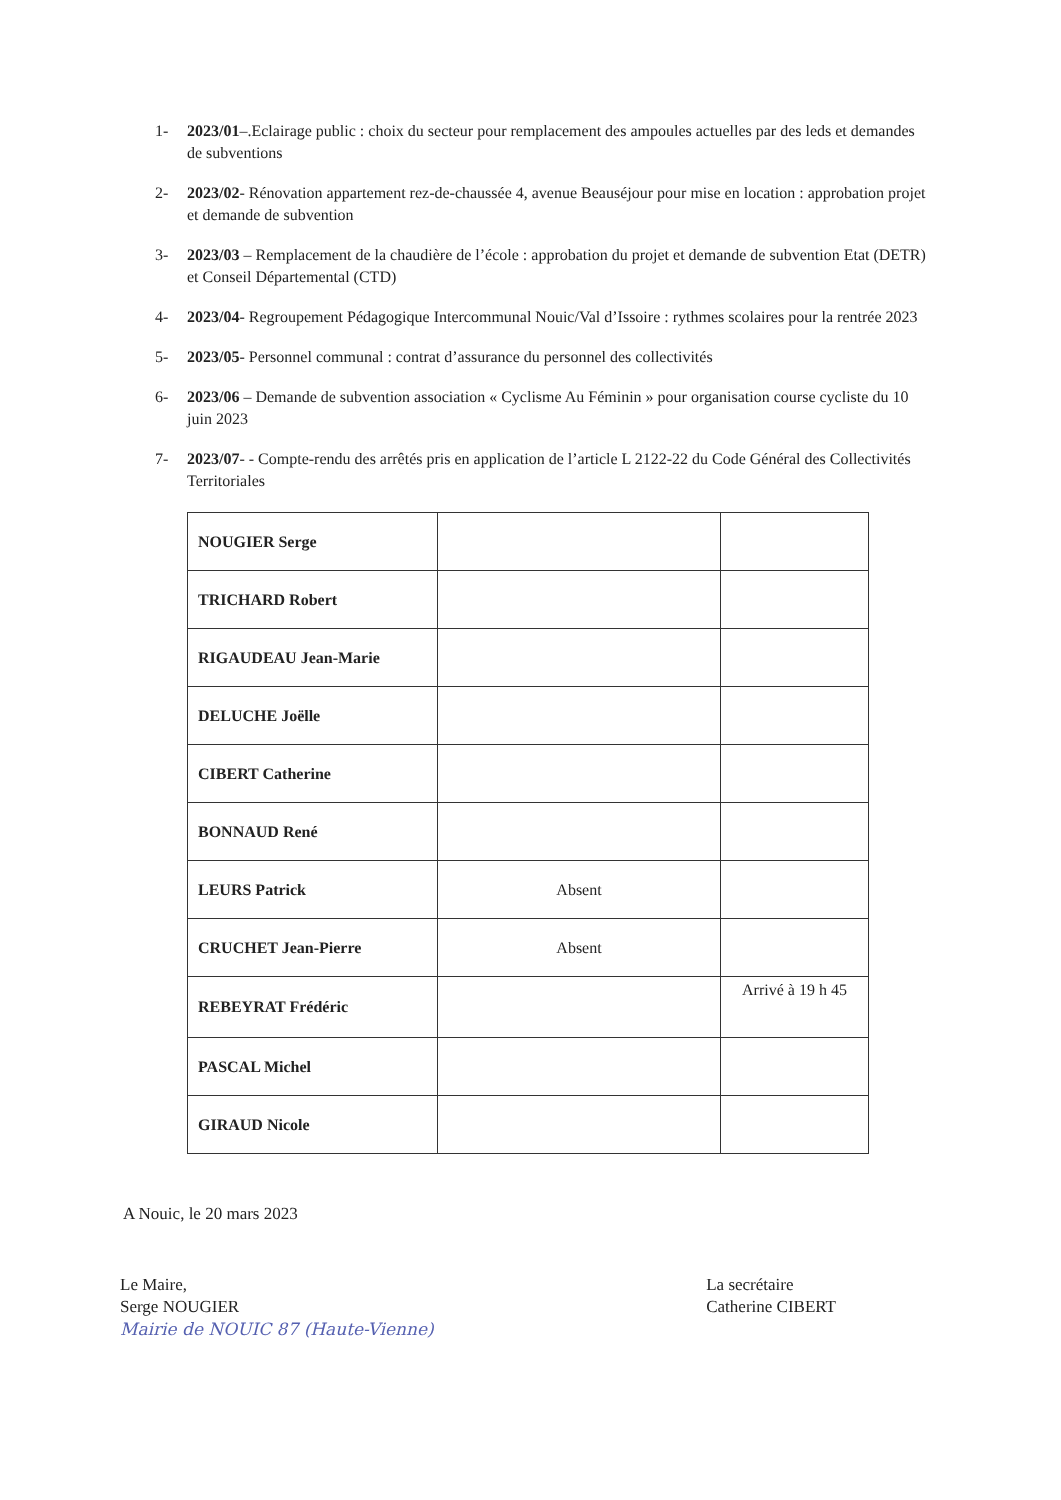1- 2023/01–.Eclairage public : choix du secteur pour remplacement des ampoules actuelles par des leds et demandes de subventions
2- 2023/02- Rénovation appartement rez-de-chaussée 4, avenue Beauséjour pour mise en location : approbation projet et demande de subvention
3- 2023/03 – Remplacement de la chaudière de l’école : approbation du projet et demande de subvention Etat (DETR) et Conseil Départemental (CTD)
4- 2023/04- Regroupement Pédagogique Intercommunal Nouic/Val d’Issoire : rythmes scolaires pour la rentrée 2023
5- 2023/05- Personnel communal : contrat d’assurance du personnel des collectivités
6- 2023/06 – Demande de subvention association « Cyclisme Au Féminin » pour organisation course cycliste du 10 juin 2023
7- 2023/07- - Compte-rendu des arrêtés pris en application de l’article L 2122-22 du Code Général des Collectivités Territoriales
| NOUGIER Serge | | |
| TRICHARD Robert | | |
| RIGAUDEAU Jean-Marie | | |
| DELUCHE Joëlle | | |
| CIBERT Catherine | | |
| BONNAUD René | | |
| LEURS Patrick | Absent | |
| CRUCHET Jean-Pierre | Absent | |
| REBEYRAT Frédéric | | Arrivé à 19 h 45 |
| PASCAL Michel | | |
| GIRAUD Nicole | | |
A Nouic, le 20 mars 2023
Le Maire,
Serge NOUGIER
Mairie de NOUIC 87 (Haute-Vienne)
La secrétaire
Catherine CIBERT